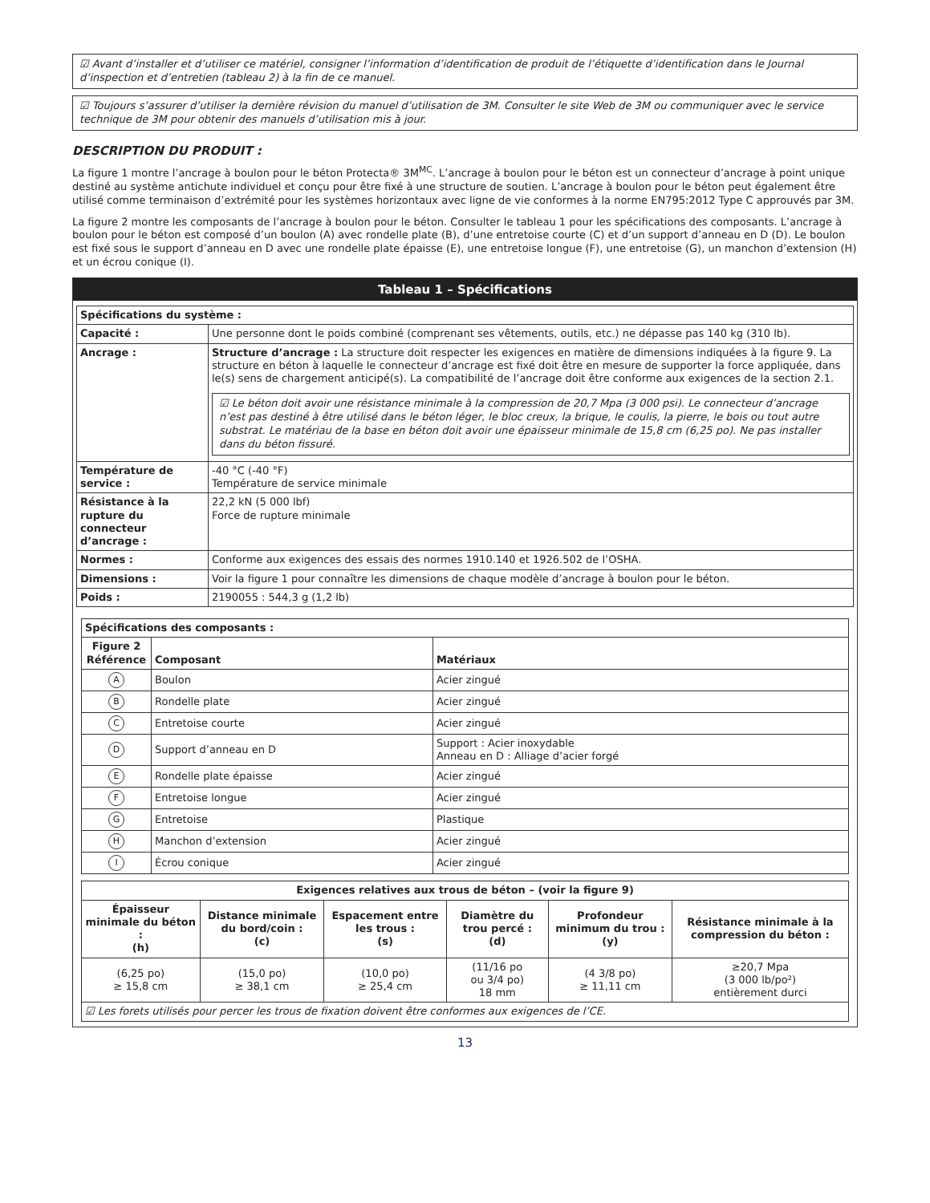☑ Avant d’installer et d’utiliser ce matériel, consigner l’information d’identification de produit de l’étiquette d’identification dans le Journal d’inspection et d’entretien (tableau 2) à la fin de ce manuel.
☑ Toujours s’assurer d’utiliser la dernière révision du manuel d’utilisation de 3M. Consulter le site Web de 3M ou communiquer avec le service technique de 3M pour obtenir des manuels d’utilisation mis à jour.
DESCRIPTION DU PRODUIT :
La figure 1 montre l’ancrage à boulon pour le béton Protecta® 3M<sup>MC</sup>. L’ancrage à boulon pour le béton est un connecteur d’ancrage à point unique destiné au système antichute individuel et conçu pour être fixé à une structure de soutien. L’ancrage à boulon pour le béton peut également être utilisé comme terminaison d’extrémité pour les systèmes horizontaux avec ligne de vie conformes à la norme EN795:2012 Type C approuvés par 3M.
La figure 2 montre les composants de l’ancrage à boulon pour le béton. Consulter le tableau 1 pour les spécifications des composants. L’ancrage à boulon pour le béton est composé d’un boulon (A) avec rondelle plate (B), d’une entretoise courte (C) et d’un support d’anneau en D (D). Le boulon est fixé sous le support d’anneau en D avec une rondelle plate épaisse (E), une entretoise longue (F), une entretoise (G), un manchon d’extension (H) et un écrou conique (I).
Tableau 1 – Spécifications
| Spécifications du système : | |
| --- | --- |
| Capacité : | Une personne dont le poids combiné (comprenant ses vêtements, outils, etc.) ne dépasse pas 140 kg (310 lb). |
| Ancrage : | Structure d’ancrage : La structure doit respecter les exigences en matière de dimensions indiquées à la figure 9. La structure en béton à laquelle le connecteur d’ancrage est fixé doit être en mesure de supporter la force appliquée, dans le(s) sens de chargement anticipé(s). La compatibilité de l’ancrage doit être conforme aux exigences de la section 2.1. ☑ Le béton doit avoir une résistance minimale à la compression de 20,7 Mpa (3 000 psi). Le connecteur d’ancrage n’est pas destiné à être utilisé dans le béton léger, le bloc creux, la brique, le coulis, la pierre, le bois ou tout autre substrat. Le matériau de la base en béton doit avoir une épaisseur minimale de 15,8 cm (6,25 po). Ne pas installer dans du béton fissuré. |
| Température de service : | -40 °C (-40 °F) Température de service minimale |
| Résistance à la rupture du connecteur d’ancrage : | 22,2 kN (5 000 lbf) Force de rupture minimale |
| Normes : | Conforme aux exigences des essais des normes 1910.140 et 1926.502 de l’OSHA. |
| Dimensions : | Voir la figure 1 pour connaître les dimensions de chaque modèle d’ancrage à boulon pour le béton. |
| Poids : | 2190055 : 544,3 g (1,2 lb) |
| Spécifications des composants : | | |
| --- | --- | --- |
| Figure 2 Référence | Composant | Matériaux |
| A | Boulon | Acier zingué |
| B | Rondelle plate | Acier zingué |
| C | Entretoise courte | Acier zingué |
| D | Support d’anneau en D | Support : Acier inoxydable Anneau en D : Alliage d’acier forgé |
| E | Rondelle plate épaisse | Acier zingué |
| F | Entretoise longue | Acier zingué |
| G | Entretoise | Plastique |
| H | Manchon d’extension | Acier zingué |
| I | Écrou conique | Acier zingué |
| Exigences relatives aux trous de béton – (voir la figure 9) | | | | | |
| --- | --- | --- | --- | --- | --- |
| Épaisseur minimale du béton : (h) | Distance minimale du bord/coin : (c) | Espacement entre les trous : (s) | Diamètre du trou percé : (d) | Profondeur minimum du trou : (y) | Résistance minimale à la compression du béton : |
| (6,25 po) ≥ 15,8 cm | (15,0 po) ≥ 38,1 cm | (10,0 po) ≥ 25,4 cm | (11/16 po ou 3/4 po) 18 mm | (4 3/8 po) ≥ 11,11 cm | ≥20,7 Mpa (3 000 lb/po²) entièrement durci |
| ☑ Les forets utilisés pour percer les trous de fixation doivent être conformes aux exigences de l’CE. | | | | | |
13